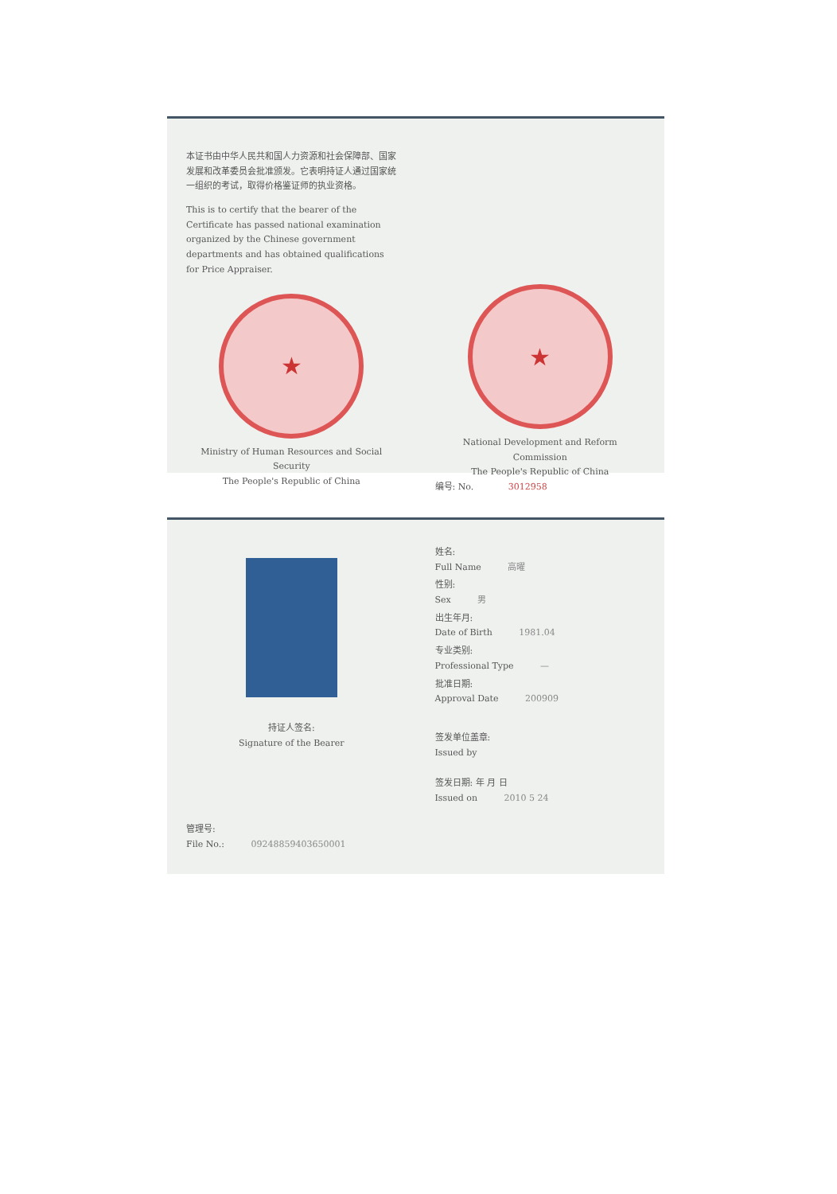本证书由中华人民共和国人力资源和社会保障部、国家发展和改革委员会批准颁发。它表明持证人通过国家统一组织的考试，取得价格鉴证师的执业资格。
This is to certify that the bearer of the Certificate has passed national examination organized by the Chinese government departments and has obtained qualifications for Price Appraiser.
★
Ministry of Human Resources and Social Security
The People's Republic of China
★
National Development and Reform Commission
The People's Republic of China
编号: No. 3012958
持证人签名:
Signature of the Bearer
管理号:
File No.: 09248859403650001
姓名:
Full Name 高曜
性别:
Sex 男
出生年月:
Date of Birth 1981.04
专业类别:
Professional Type —
批准日期:
Approval Date 200909
签发单位盖章:
Issued by
签发日期: 年 月 日
Issued on 2010 5 24